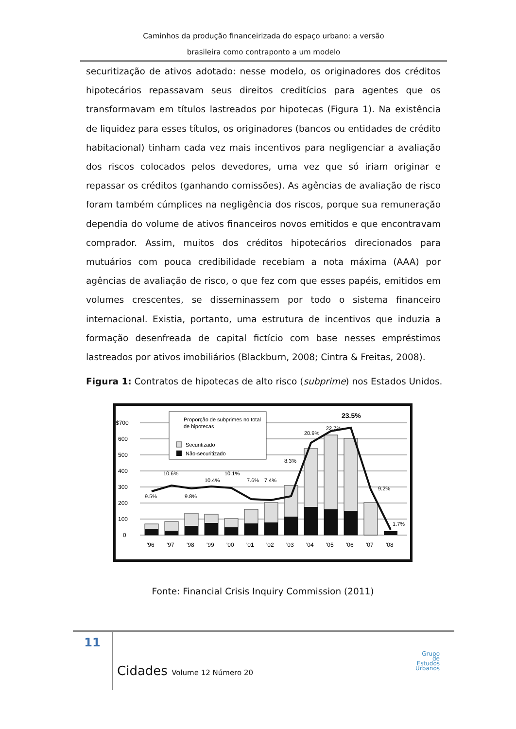Caminhos da produção financeirizada do espaço urbano: a versão
brasileira como contraponto a um modelo
securitização de ativos adotado: nesse modelo, os originadores dos créditos hipotecários repassavam seus direitos creditícios para agentes que os transformavam em títulos lastreados por hipotecas (Figura 1). Na existência de liquidez para esses títulos, os originadores (bancos ou entidades de crédito habitacional) tinham cada vez mais incentivos para negligenciar a avaliação dos riscos colocados pelos devedores, uma vez que só iriam originar e repassar os créditos (ganhando comissões). As agências de avaliação de risco foram também cúmplices na negligência dos riscos, porque sua remuneração dependia do volume de ativos financeiros novos emitidos e que encontravam comprador. Assim, muitos dos créditos hipotecários direcionados para mutuários com pouca credibilidade recebiam a nota máxima (AAA) por agências de avaliação de risco, o que fez com que esses papéis, emitidos em volumes crescentes, se disseminassem por todo o sistema financeiro internacional. Existia, portanto, uma estrutura de incentivos que induzia a formação desenfreada de capital fictício com base nesses empréstimos lastreados por ativos imobiliários (Blackburn, 2008; Cintra & Freitas, 2008).
Figura 1: Contratos de hipotecas de alto risco (subprime) nos Estados Unidos.
0
100
200
300
400
500
600
$700
Proporção de subprimes no total
de hipotecas
Securitizado
Não-securitizado
9.5%
10.6%
9.8%
10.4%
10.1%
7.6%
7.4%
8.3%
20.9%
22.7%
23.5%
9.2%
1.7%
'96
'97
'98
'99
'00
'01
'02
'03
'04
'05
'06
'07
'08
Fonte: Financial Crisis Inquiry Commission (2011)
11
Cidades Volume 12 Número 20
Grupo
de
Estudos
Urbanos